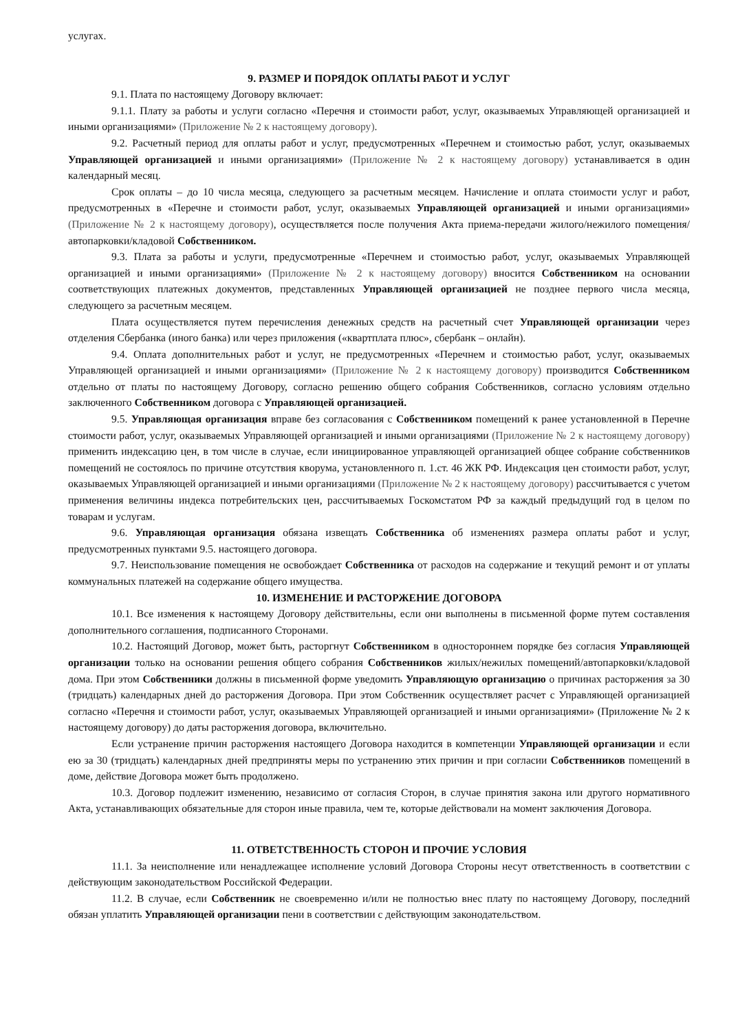услугах.
9. РАЗМЕР И ПОРЯДОК ОПЛАТЫ РАБОТ И УСЛУГ
9.1. Плата по настоящему Договору включает:
9.1.1. Плату за работы и услуги согласно «Перечня и стоимости работ, услуг, оказываемых Управляющей организацией и иными организациями» (Приложение № 2 к настоящему договору).
9.2. Расчетный период для оплаты работ и услуг, предусмотренных «Перечнем и стоимостью работ, услуг, оказываемых Управляющей организацией и иными организациями» (Приложение № 2 к настоящему договору) устанавливается в один календарный месяц.
Срок оплаты – до 10 числа месяца, следующего за расчетным месяцем. Начисление и оплата стоимости услуг и работ, предусмотренных в «Перечне и стоимости работ, услуг, оказываемых Управляющей организацией и иными организациями» (Приложение № 2 к настоящему договору), осуществляется после получения Акта приема-передачи жилого/нежилого помещения/автопарковки/кладовой Собственником.
9.3. Плата за работы и услуги, предусмотренные «Перечнем и стоимостью работ, услуг, оказываемых Управляющей организацией и иными организациями» (Приложение № 2 к настоящему договору) вносится Собственником на основании соответствующих платежных документов, представленных Управляющей организацией не позднее первого числа месяца, следующего за расчетным месяцем.
Плата осуществляется путем перечисления денежных средств на расчетный счет Управляющей организации через отделения Сбербанка (иного банка) или через приложения («квартплата плюс», сбербанк – онлайн).
9.4. Оплата дополнительных работ и услуг, не предусмотренных «Перечнем и стоимостью работ, услуг, оказываемых Управляющей организацией и иными организациями» (Приложение № 2 к настоящему договору) производится Собственником отдельно от платы по настоящему Договору, согласно решению общего собрания Собственников, согласно условиям отдельно заключенного Собственником договора с Управляющей организацией.
9.5. Управляющая организация вправе без согласования с Собственником помещений к ранее установленной в Перечне стоимости работ, услуг, оказываемых Управляющей организацией и иными организациями (Приложение № 2 к настоящему договору) применить индексацию цен, в том числе в случае, если инициированное управляющей организацией общее собрание собственников помещений не состоялось по причине отсутствия кворума, установленного п. 1.ст. 46 ЖК РФ. Индексация цен стоимости работ, услуг, оказываемых Управляющей организацией и иными организациями (Приложение № 2 к настоящему договору) рассчитывается с учетом применения величины индекса потребительских цен, рассчитываемых Госкомстатом РФ за каждый предыдущий год в целом по товарам и услугам.
9.6. Управляющая организация обязана извещать Собственника об изменениях размера оплаты работ и услуг, предусмотренных пунктами 9.5. настоящего договора.
9.7. Неиспользование помещения не освобождает Собственника от расходов на содержание и текущий ремонт и от уплаты коммунальных платежей на содержание общего имущества.
10. ИЗМЕНЕНИЕ И РАСТОРЖЕНИЕ ДОГОВОРА
10.1. Все изменения к настоящему Договору действительны, если они выполнены в письменной форме путем составления дополнительного соглашения, подписанного Сторонами.
10.2. Настоящий Договор, может быть, расторгнут Собственником в одностороннем порядке без согласия Управляющей организации только на основании решения общего собрания Собственников жилых/нежилых помещений/автопарковки/кладовой дома. При этом Собственники должны в письменной форме уведомить Управляющую организацию о причинах расторжения за 30 (тридцать) календарных дней до расторжения Договора. При этом Собственник осуществляет расчет с Управляющей организацией согласно «Перечня и стоимости работ, услуг, оказываемых Управляющей организацией и иными организациями» (Приложение № 2 к настоящему договору) до даты расторжения договора, включительно.
Если устранение причин расторжения настоящего Договора находится в компетенции Управляющей организации и если ею за 30 (тридцать) календарных дней предприняты меры по устранению этих причин и при согласии Собственников помещений в доме, действие Договора может быть продолжено.
10.3. Договор подлежит изменению, независимо от согласия Сторон, в случае принятия закона или другого нормативного Акта, устанавливающих обязательные для сторон иные правила, чем те, которые действовали на момент заключения Договора.
11. ОТВЕТСТВЕННОСТЬ СТОРОН И ПРОЧИЕ УСЛОВИЯ
11.1. За неисполнение или ненадлежащее исполнение условий Договора Стороны несут ответственность в соответствии с действующим законодательством Российской Федерации.
11.2. В случае, если Собственник не своевременно и/или не полностью внес плату по настоящему Договору, последний обязан уплатить Управляющей организации пени в соответствии с действующим законодательством.